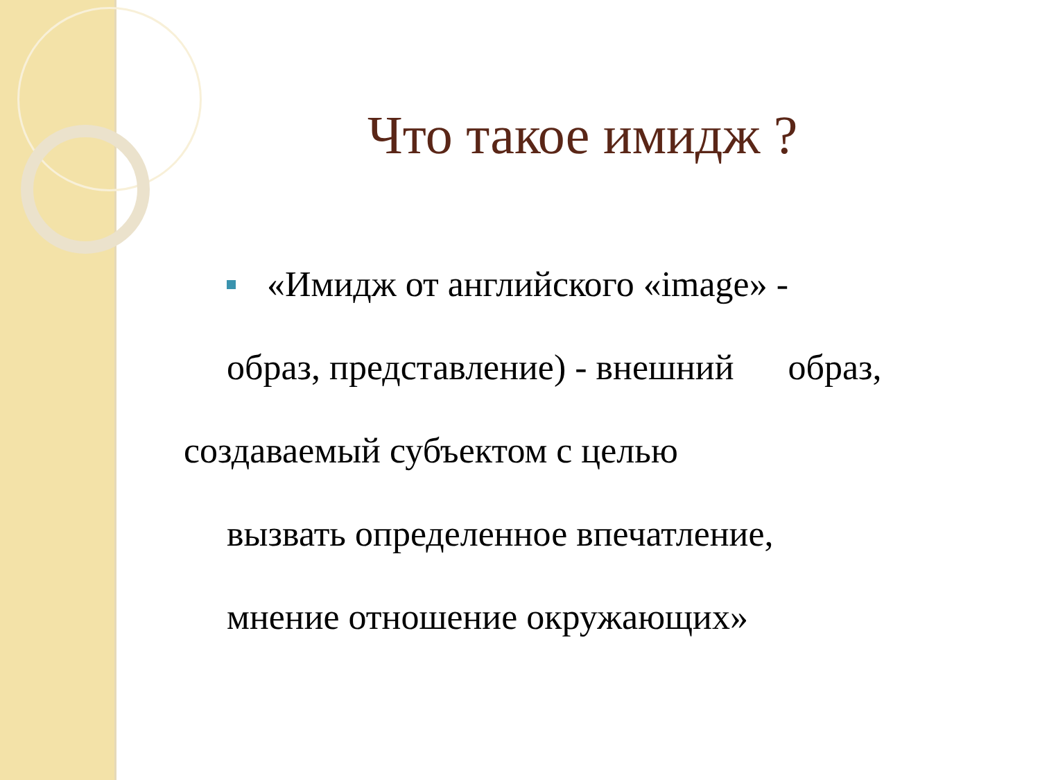Что такое имидж ?
«Имидж от английского «image» -
образ, представление) - внешний образ,
создаваемый субъектом с целью
вызвать определенное впечатление,
мнение отношение окружающих»